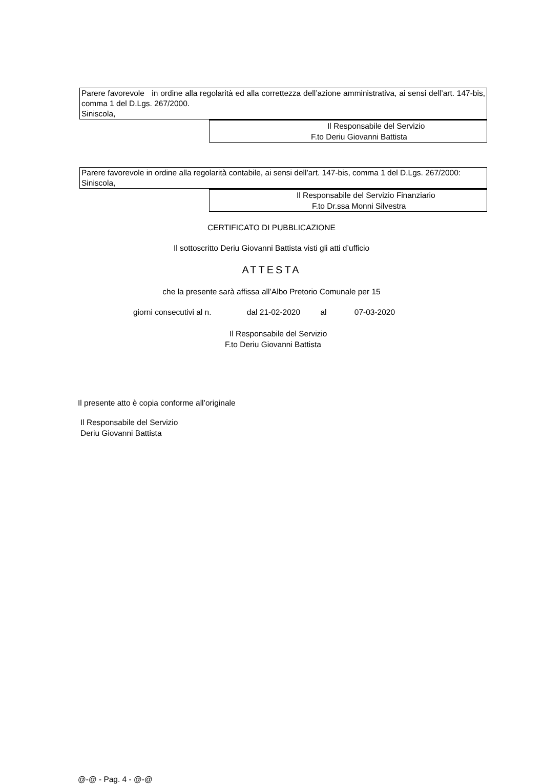Parere favorevole in ordine alla regolarità ed alla correttezza dell’azione amministrativa, ai sensi dell’art. 147-bis, comma 1 del D.Lgs. 267/2000.
Siniscola,
Il Responsabile del Servizio
F.to Deriu Giovanni Battista
Parere favorevole in ordine alla regolarità contabile, ai sensi dell’art. 147-bis, comma 1 del D.Lgs. 267/2000:
Siniscola,
Il Responsabile del Servizio Finanziario
F.to Dr.ssa Monni Silvestra
CERTIFICATO DI PUBBLICAZIONE
Il sottoscritto Deriu Giovanni Battista visti gli atti d’ufficio
ATTESTA
che la presente sarà affissa all’Albo Pretorio Comunale per 15
giorni consecutivi al n. dal 21-02-2020 al 07-03-2020
Il Responsabile del Servizio
F.to Deriu Giovanni Battista
Il presente atto è copia conforme all’originale
Il Responsabile del Servizio
Deriu Giovanni Battista
@-@ - Pag. 4 - @-@